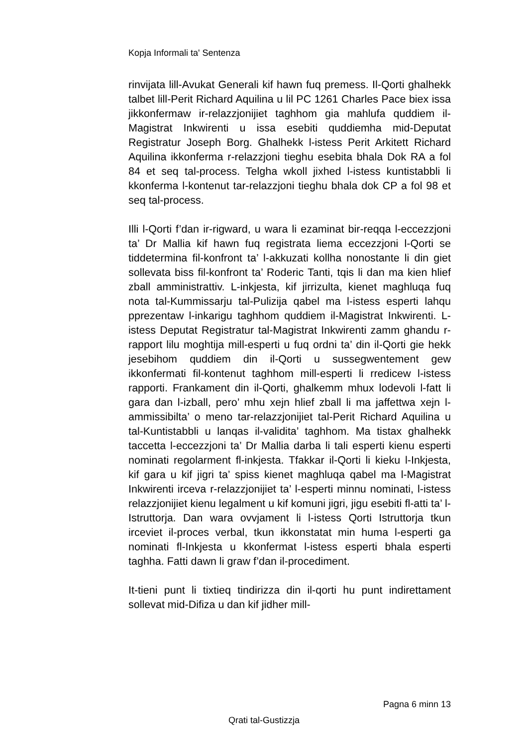Kopja Informali ta' Sentenza
rinvijata lill-Avukat Generali kif hawn fuq premess. Il-Qorti ghalhekk talbet lill-Perit Richard Aquilina u lil PC 1261 Charles Pace biex issa jikkonfermaw ir-relazzjonijiet taghhom gia mahlufa quddiem il-Magistrat Inkwirenti u issa esebiti quddiemha mid-Deputat Registratur Joseph Borg. Ghalhekk l-istess Perit Arkitett Richard Aquilina ikkonferma r-relazzjoni tieghu esebita bhala Dok RA a fol 84 et seq tal-process. Telgha wkoll jixhed l-istess kuntistabbli li kkonferma l-kontenut tar-relazzjoni tieghu bhala dok CP a fol 98 et seq tal-process.
Illi l-Qorti f’dan ir-rigward, u wara li ezaminat bir-reqqa l-eccezzjoni ta’ Dr Mallia kif hawn fuq registrata liema eccezzjoni l-Qorti se tiddetermina fil-konfront ta’ l-akkuzati kollha nonostante li din giet sollevata biss fil-konfront ta’ Roderic Tanti, tqis li dan ma kien hlief zball amministrattiv. L-inkjesta, kif jirrizulta, kienet maghluqa fuq nota tal-Kummissarju tal-Pulizija qabel ma l-istess esperti lahqu pprezentaw l-inkarigu taghhom quddiem il-Magistrat Inkwirenti. L-istess Deputat Registratur tal-Magistrat Inkwirenti zamm ghandu r-rapport lilu moghtija mill-esperti u fuq ordni ta’ din il-Qorti gie hekk jesebihom quddiem din il-Qorti u sussegwentement gew ikkonfermati fil-kontenut taghhom mill-esperti li rredicew l-istess rapporti. Frankament din il-Qorti, ghalkemm mhux lodevoli l-fatt li gara dan l-izball, pero’ mhu xejn hlief zball li ma jaffettwa xejn l-ammissibilta’ o meno tar-relazzjonijiet tal-Perit Richard Aquilina u tal-Kuntistabbli u lanqas il-validita’ taghhom. Ma tistax ghalhekk taccetta l-eccezzjoni ta’ Dr Mallia darba li tali esperti kienu esperti nominati regolarment fl-inkjesta. Tfakkar il-Qorti li kieku l-Inkjesta, kif gara u kif jigri ta’ spiss kienet maghluqa qabel ma l-Magistrat Inkwirenti irceva r-relazzjonijiet ta’ l-esperti minnu nominati, l-istess relazzjonijiet kienu legalment u kif komuni jigri, jigu esebiti fl-atti ta’ l-Istruttorja. Dan wara ovvjament li l-istess Qorti Istruttorja tkun irceviet il-proces verbal, tkun ikkonstatat min huma l-esperti ga nominati fl-Inkjesta u kkonfermat l-istess esperti bhala esperti taghha. Fatti dawn li graw f’dan il-procediment.
It-tieni punt li tixtieq tindirizza din il-qorti hu punt indirettament sollevat mid-Difiza u dan kif jidher mill-
Pagna 6 minn 13
Qrati tal-Gustizzja